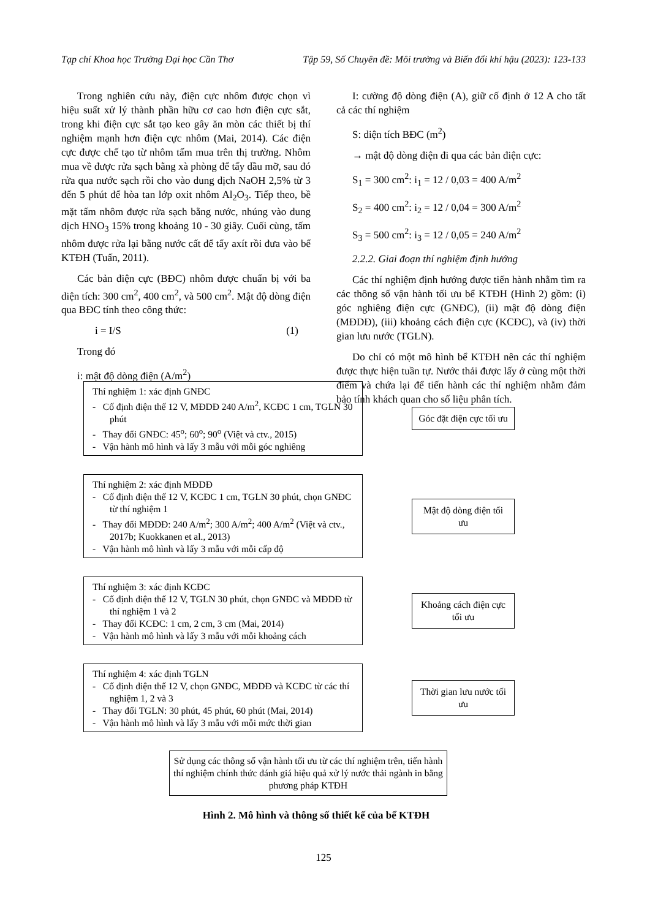Tạp chí Khoa học Trường Đại học Cần Thơ Tập 59, Số Chuyên đề: Môi trường và Biến đổi khí hậu (2023): 123-133
Trong nghiên cứu này, điện cực nhôm được chọn vì hiệu suất xử lý thành phần hữu cơ cao hơn điện cực sắt, trong khi điện cực sắt tạo keo gây ăn mòn các thiết bị thí nghiệm mạnh hơn điện cực nhôm (Mai, 2014). Các điện cực được chế tạo từ nhôm tấm mua trên thị trường. Nhôm mua về được rửa sạch bằng xà phòng để tẩy dầu mỡ, sau đó rửa qua nước sạch rồi cho vào dung dịch NaOH 2,5% từ 3 đến 5 phút để hòa tan lớp oxit nhôm Al<sub>2</sub>O<sub>3</sub>. Tiếp theo, bề mặt tấm nhôm được rửa sạch bằng nước, nhúng vào dung dịch HNO<sub>3</sub> 15% trong khoảng 10 - 30 giây. Cuối cùng, tấm nhôm được rửa lại bằng nước cất để tẩy axít rồi đưa vào bể KTĐH (Tuấn, 2011).
Các bản điện cực (BĐC) nhôm được chuẩn bị với ba diện tích: 300 cm<sup>2</sup>, 400 cm<sup>2</sup>, và 500 cm<sup>2</sup>. Mật độ dòng điện qua BĐC tính theo công thức:
i = I/S (1)
Trong đó
i: mật độ dòng điện (A/m<sup>2</sup>)
I: cường độ dòng điện (A), giữ cố định ở 12 A cho tất cả các thí nghiệm
S: diện tích BĐC (m<sup>2</sup>)
→ mật độ dòng điện đi qua các bản điện cực:
S<sub>1</sub> = 300 cm<sup>2</sup>: i<sub>1</sub> = 12 / 0,03 = 400 A/m<sup>2</sup>
S<sub>2</sub> = 400 cm<sup>2</sup>: i<sub>2</sub> = 12 / 0,04 = 300 A/m<sup>2</sup>
S<sub>3</sub> = 500 cm<sup>2</sup>: i<sub>3</sub> = 12 / 0,05 = 240 A/m<sup>2</sup>
2.2.2. Giai đoạn thí nghiệm định hướng
Các thí nghiệm định hướng được tiến hành nhằm tìm ra các thông số vận hành tối ưu bể KTĐH (Hình 2) gồm: (i) góc nghiêng điện cực (GNĐC), (ii) mật độ dòng điện (MĐDĐ), (iii) khoảng cách điện cực (KCĐC), và (iv) thời gian lưu nước (TGLN).
Do chỉ có một mô hình bể KTĐH nên các thí nghiệm được thực hiện tuần tự. Nước thải được lấy ở cùng một thời điểm và chứa lại để tiến hành các thí nghiệm nhằm đảm bảo tính khách quan cho số liệu phân tích.
Thí nghiệm 1: xác định GNĐC
- Cố định điện thế 12 V, MĐDĐ 240 A/m<sup>2</sup>, KCĐC 1 cm, TGLN 30 phút
- Thay đổi GNĐC: 45<sup>o</sup>; 60<sup>o</sup>; 90<sup>o</sup> (Việt và ctv., 2015)
- Vận hành mô hình và lấy 3 mẫu với mỗi góc nghiêng
Góc đặt điện cực tối ưu
Thí nghiệm 2: xác định MĐDĐ
- Cố định điện thế 12 V, KCĐC 1 cm, TGLN 30 phút, chọn GNĐC từ thí nghiệm 1
- Thay đổi MĐDĐ: 240 A/m<sup>2</sup>; 300 A/m<sup>2</sup>; 400 A/m<sup>2</sup> (Việt và ctv., 2017b; Kuokkanen et al., 2013)
- Vận hành mô hình và lấy 3 mẫu với mỗi cấp độ
Mật độ dòng điện tối ưu
Thí nghiệm 3: xác định KCĐC
- Cố định điện thế 12 V, TGLN 30 phút, chọn GNĐC và MĐDĐ từ thí nghiệm 1 và 2
- Thay đổi KCĐC: 1 cm, 2 cm, 3 cm (Mai, 2014)
- Vận hành mô hình và lấy 3 mẫu với mỗi khoảng cách
Khoảng cách điện cực tối ưu
Thí nghiệm 4: xác định TGLN
- Cố định điện thế 12 V, chọn GNĐC, MĐDĐ và KCĐC từ các thí nghiệm 1, 2 và 3
- Thay đổi TGLN: 30 phút, 45 phút, 60 phút (Mai, 2014)
- Vận hành mô hình và lấy 3 mẫu với mỗi mức thời gian
Thời gian lưu nước tối ưu
Sử dụng các thông số vận hành tối ưu từ các thí nghiệm trên, tiến hành thí nghiệm chính thức đánh giá hiệu quả xử lý nước thải ngành in bằng phương pháp KTĐH
Hình 2. Mô hình và thông số thiết kế của bể KTĐH
125